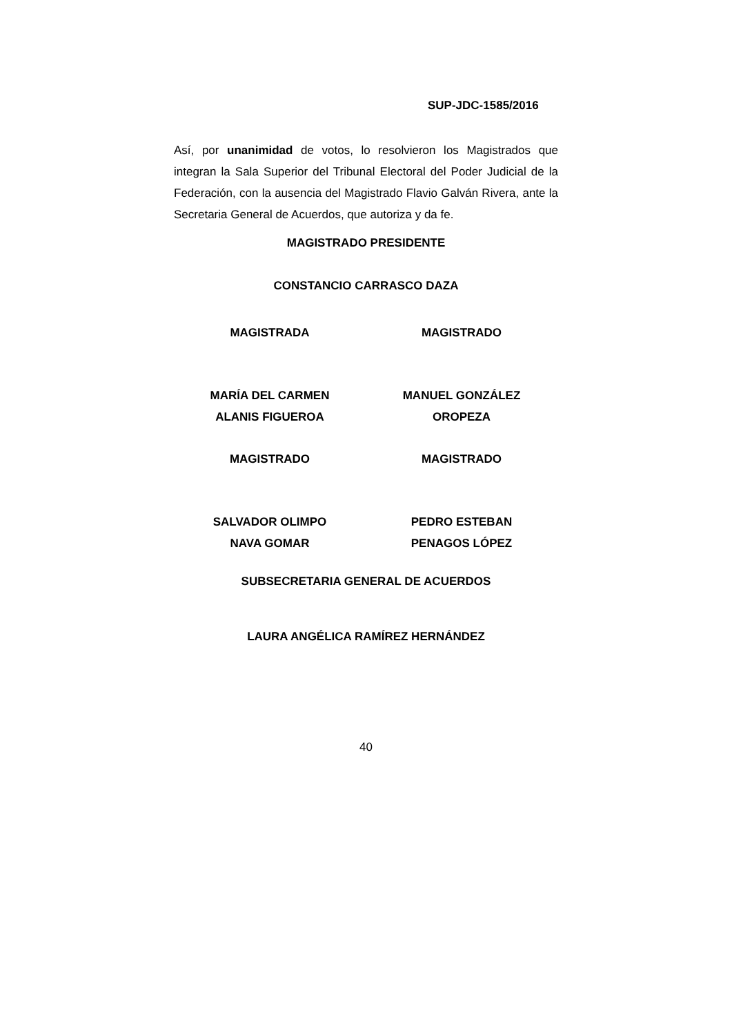SUP-JDC-1585/2016
Así, por unanimidad de votos, lo resolvieron los Magistrados que integran la Sala Superior del Tribunal Electoral del Poder Judicial de la Federación, con la ausencia del Magistrado Flavio Galván Rivera, ante la Secretaria General de Acuerdos, que autoriza y da fe.
MAGISTRADO PRESIDENTE
CONSTANCIO CARRASCO DAZA
MAGISTRADA MAGISTRADO
MARÍA DEL CARMEN
ALANIS FIGUEROA
MANUEL GONZÁLEZ
OROPEZA
MAGISTRADO MAGISTRADO
SALVADOR OLIMPO
NAVA GOMAR
PEDRO ESTEBAN
PENAGOS LÓPEZ
SUBSECRETARIA GENERAL DE ACUERDOS
LAURA ANGÉLICA RAMÍREZ HERNÁNDEZ
40